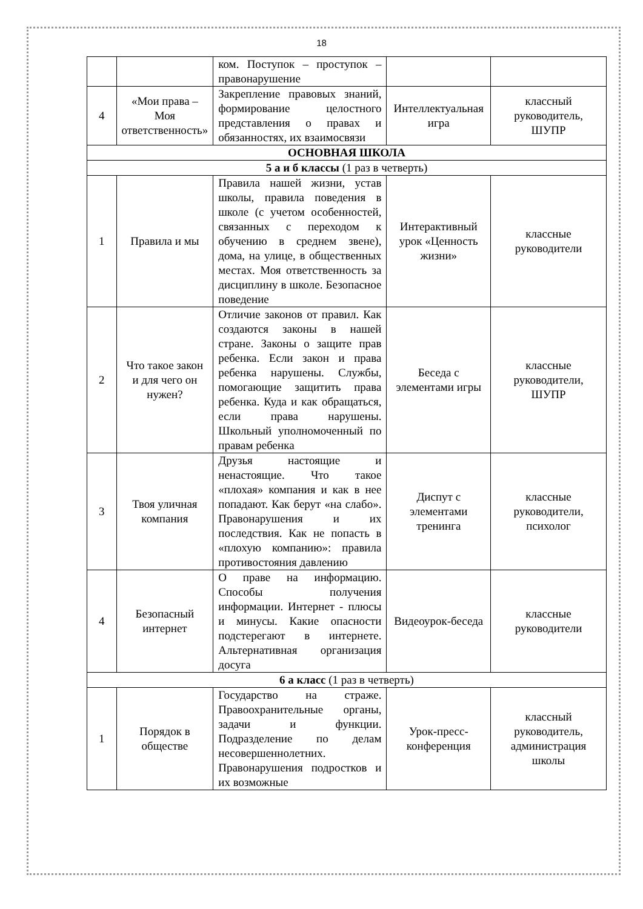18
| | | ком. Поступок – проступок – правонарушение | | |
| 4 | «Мои права – Моя ответственность» | Закрепление правовых знаний, формирование целостного представления о правах и обязанностях, их взаимосвязи | Интеллектуальная игра | классный руководитель, ШУПР |
| ОСНОВНАЯ ШКОЛА | | | | |
| 5 а и б классы (1 раз в четверть) | | | | |
| 1 | Правила и мы | Правила нашей жизни, устав школы, правила поведения в школе (с учетом особенностей, связанных с переходом к обучению в среднем звене), дома, на улице, в общественных местах. Моя ответственность за дисциплину в школе. Безопасное поведение | Интерактивный урок «Ценность жизни» | классные руководители |
| 2 | Что такое закон и для чего он нужен? | Отличие законов от правил. Как создаются законы в нашей стране. Законы о защите прав ребенка. Если закон и права ребенка нарушены. Службы, помогающие защитить права ребенка. Куда и как обращаться, если права нарушены. Школьный уполномоченный по правам ребенка | Беседа с элементами игры | классные руководители, ШУПР |
| 3 | Твоя уличная компания | Друзья настоящие и ненастоящие. Что такое «плохая» компания и как в нее попадают. Как берут «на слабо». Правонарушения и их последствия. Как не попасть в «плохую компанию»: правила противостояния давлению | Диспут с элементами тренинга | классные руководители, психолог |
| 4 | Безопасный интернет | О праве на информацию. Способы получения информации. Интернет - плюсы и минусы. Какие опасности подстерегают в интернете. Альтернативная организация досуга | Видеоурок-беседа | классные руководители |
| 6 а класс (1 раз в четверть) | | | | |
| 1 | Порядок в обществе | Государство на страже. Правоохранительные органы, задачи и функции. Подразделение по делам несовершеннолетних. Правонарушения подростков и их возможные | Урок-пресс-конференция | классный руководитель, администрация школы |